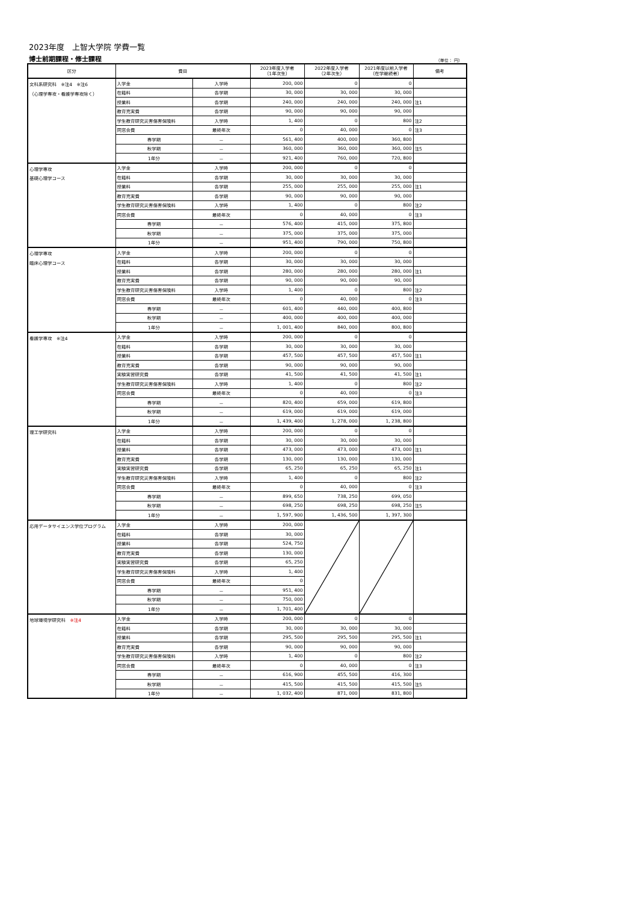2023年度　上智大学院 学費一覧
博士前期課程・修士課程 （単位： 円）
| 区分 | 費目 | | 2023年度入学者 （1年次生） | 2022年度入学者 （2年次生） | 2021年度以前入学者 （在学継続者） | 備考 |
| --- | --- | --- | --- | --- | --- | --- |
| 文科系研究科 ※注4 ※注6 （心理学専攻・看護学専攻除く） | 入学金 | 入学時 | 200, 000 | 0 | 0 | |
| | 在籍料 | 各学期 | 30, 000 | 30, 000 | 30, 000 | |
| | 授業料 | 各学期 | 240, 000 | 240, 000 | 240, 000 | 注1 |
| | 教育充実費 | 各学期 | 90, 000 | 90, 000 | 90, 000 | |
| | 学生教育研究災害傷害保険料 | 入学時 | 1, 400 | 0 | 800 | 注2 |
| | 同窓会費 | 最終年次 | 0 | 40, 000 | 0 | 注3 |
| | 春学期 | － | 561, 400 | 400, 000 | 360, 800 | |
| | 秋学期 | － | 360, 000 | 360, 000 | 360, 000 | 注5 |
| | 1年分 | － | 921, 400 | 760, 000 | 720, 800 | |
| 心理学専攻 基礎心理学コース | 入学金 | 入学時 | 200, 000 | 0 | 0 | |
| | 在籍料 | 各学期 | 30, 000 | 30, 000 | 30, 000 | |
| | 授業料 | 各学期 | 255, 000 | 255, 000 | 255, 000 | 注1 |
| | 教育充実費 | 各学期 | 90, 000 | 90, 000 | 90, 000 | |
| | 学生教育研究災害傷害保険料 | 入学時 | 1, 400 | 0 | 800 | 注2 |
| | 同窓会費 | 最終年次 | 0 | 40, 000 | 0 | 注3 |
| | 春学期 | － | 576, 400 | 415, 000 | 375, 800 | |
| | 秋学期 | － | 375, 000 | 375, 000 | 375, 000 | |
| | 1年分 | － | 951, 400 | 790, 000 | 750, 800 | |
| 心理学専攻 臨床心理学コース | 入学金 | 入学時 | 200, 000 | 0 | 0 | |
| | 在籍料 | 各学期 | 30, 000 | 30, 000 | 30, 000 | |
| | 授業料 | 各学期 | 280, 000 | 280, 000 | 280, 000 | 注1 |
| | 教育充実費 | 各学期 | 90, 000 | 90, 000 | 90, 000 | |
| | 学生教育研究災害傷害保険料 | 入学時 | 1, 400 | 0 | 800 | 注2 |
| | 同窓会費 | 最終年次 | 0 | 40, 000 | 0 | 注3 |
| | 春学期 | － | 601, 400 | 440, 000 | 400, 800 | |
| | 秋学期 | － | 400, 000 | 400, 000 | 400, 000 | |
| | 1年分 | － | 1, 001, 400 | 840, 000 | 800, 800 | |
| 看護学専攻 ※注4 | 入学金 | 入学時 | 200, 000 | 0 | 0 | |
| | 在籍料 | 各学期 | 30, 000 | 30, 000 | 30, 000 | |
| | 授業料 | 各学期 | 457, 500 | 457, 500 | 457, 500 | 注1 |
| | 教育充実費 | 各学期 | 90, 000 | 90, 000 | 90, 000 | |
| | 実験実習研究費 | 各学期 | 41, 500 | 41, 500 | 41, 500 | 注1 |
| | 学生教育研究災害傷害保険料 | 入学時 | 1, 400 | 0 | 800 | 注2 |
| | 同窓会費 | 最終年次 | 0 | 40, 000 | 0 | 注3 |
| | 春学期 | － | 820, 400 | 659, 000 | 619, 800 | |
| | 秋学期 | － | 619, 000 | 619, 000 | 619, 000 | |
| | 1年分 | － | 1, 439, 400 | 1, 278, 000 | 1, 238, 800 | |
| 理工学研究科 | 入学金 | 入学時 | 200, 000 | 0 | 0 | |
| | 在籍料 | 各学期 | 30, 000 | 30, 000 | 30, 000 | |
| | 授業料 | 各学期 | 473, 000 | 473, 000 | 473, 000 | 注1 |
| | 教育充実費 | 各学期 | 130, 000 | 130, 000 | 130, 000 | |
| | 実験実習研究費 | 各学期 | 65, 250 | 65, 250 | 65, 250 | 注1 |
| | 学生教育研究災害傷害保険料 | 入学時 | 1, 400 | 0 | 800 | 注2 |
| | 同窓会費 | 最終年次 | 0 | 40, 000 | 0 | 注3 |
| | 春学期 | － | 899, 650 | 738, 250 | 699, 050 | |
| | 秋学期 | － | 698, 250 | 698, 250 | 698, 250 | 注5 |
| | 1年分 | － | 1, 597, 900 | 1, 436, 500 | 1, 397, 300 | |
| 応用データサイエンス学位プログラム | 入学金 | 入学時 | 200, 000 | | | |
| | 在籍料 | 各学期 | 30, 000 | | | |
| | 授業料 | 各学期 | 524, 750 | | | |
| | 教育充実費 | 各学期 | 130, 000 | | | |
| | 実験実習研究費 | 各学期 | 65, 250 | | | |
| | 学生教育研究災害傷害保険料 | 入学時 | 1, 400 | | | |
| | 同窓会費 | 最終年次 | 0 | | | |
| | 春学期 | － | 951, 400 | | | |
| | 秋学期 | － | 750, 000 | | | |
| | 1年分 | － | 1, 701, 400 | | | |
| 地球環境学研究科 ※注4 | 入学金 | 入学時 | 200, 000 | 0 | 0 | |
| | 在籍料 | 各学期 | 30, 000 | 30, 000 | 30, 000 | |
| | 授業料 | 各学期 | 295, 500 | 295, 500 | 295, 500 | 注1 |
| | 教育充実費 | 各学期 | 90, 000 | 90, 000 | 90, 000 | |
| | 学生教育研究災害傷害保険料 | 入学時 | 1, 400 | 0 | 800 | 注2 |
| | 同窓会費 | 最終年次 | 0 | 40, 000 | 0 | 注3 |
| | 春学期 | － | 616, 900 | 455, 500 | 416, 300 | |
| | 秋学期 | － | 415, 500 | 415, 500 | 415, 500 | 注5 |
| | 1年分 | － | 1, 032, 400 | 871, 000 | 831, 800 | |